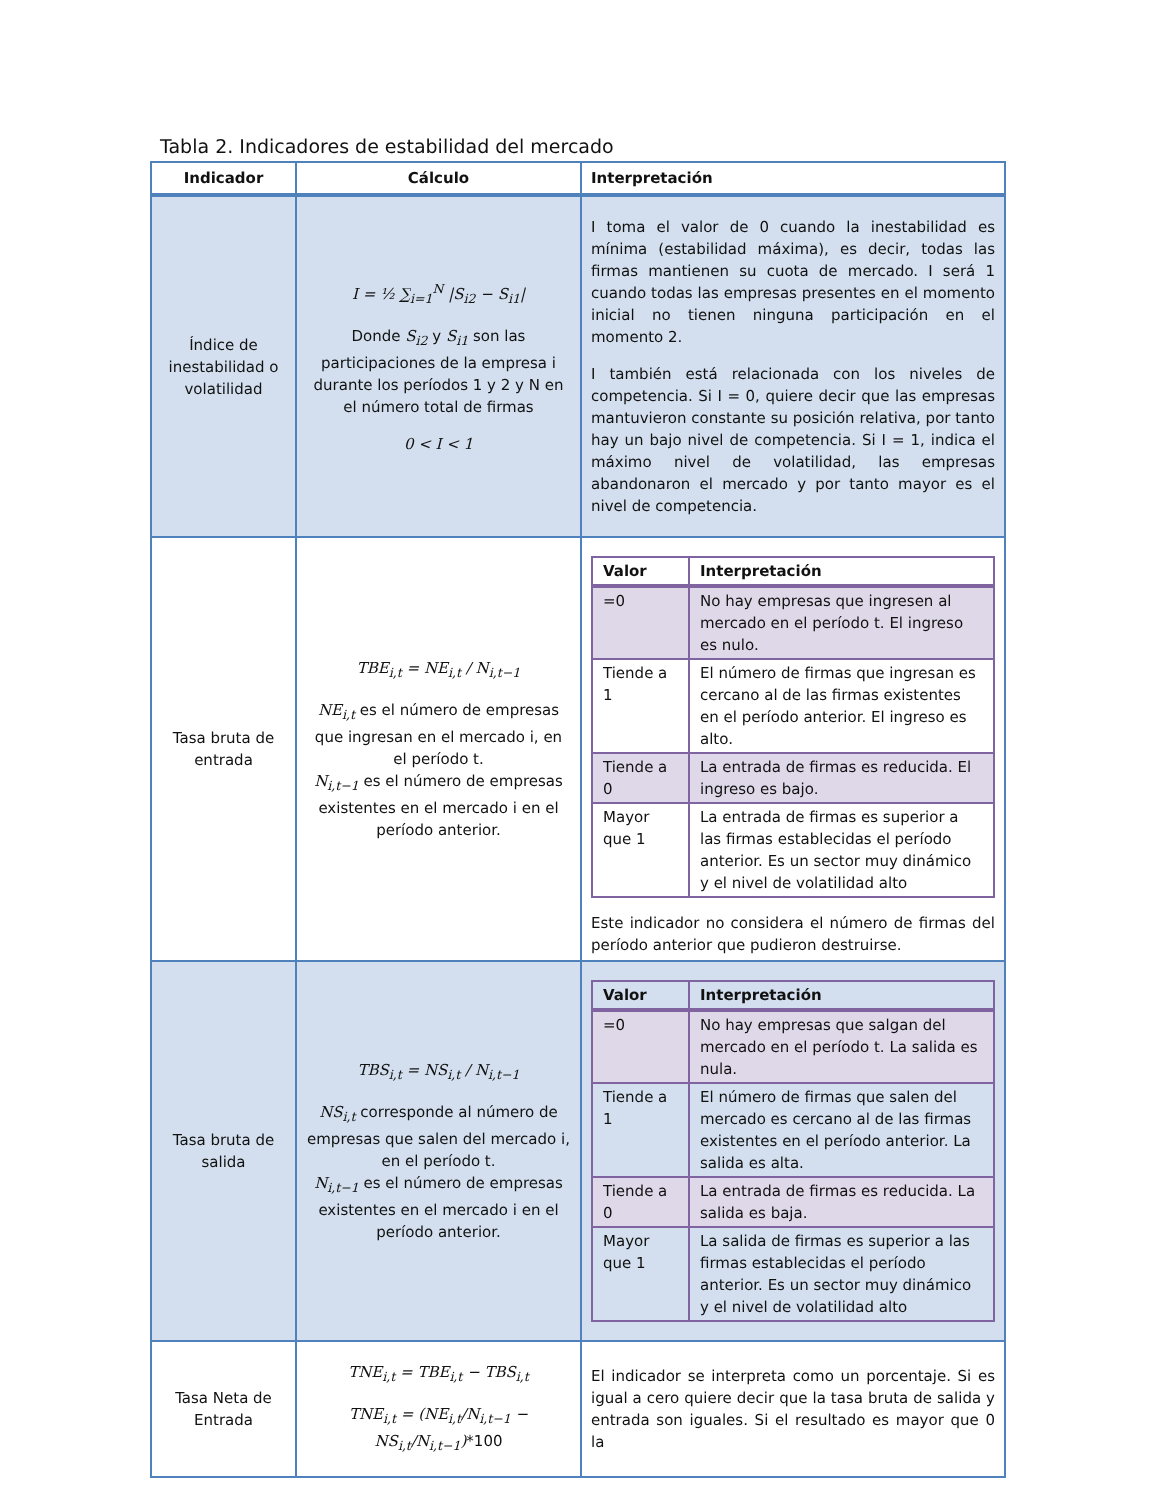Tabla 2. Indicadores de estabilidad del mercado
| Indicador | Cálculo | Interpretación |
| --- | --- | --- |
| Índice de inestabilidad o volatilidad | I = ½ ∑<sub>i=1</sub><sup>N</sup> /S<sub>i2</sub> − S<sub>i1</sub>/ Donde S<sub>i2</sub> y S<sub>i1</sub> son las participaciones de la empresa i durante los períodos 1 y 2 y N en el número total de firmas 0 < I < 1 | I toma el valor de 0 cuando la inestabilidad es mínima (estabilidad máxima), es decir, todas las firmas mantienen su cuota de mercado. I será 1 cuando todas las empresas presentes en el momento inicial no tienen ninguna participación en el momento 2. I también está relacionada con los niveles de competencia. Si I = 0, quiere decir que las empresas mantuvieron constante su posición relativa, por tanto hay un bajo nivel de competencia. Si I = 1, indica el máximo nivel de volatilidad, las empresas abandonaron el mercado y por tanto mayor es el nivel de competencia. |
| Tasa bruta de entrada | TBE<sub>i,t</sub> = NE<sub>i,t</sub> / N<sub>i,t−1</sub> NE<sub>i,t</sub> es el número de empresas que ingresan en el mercado i, en el período t. N<sub>i,t−1</sub> es el número de empresas existentes en el mercado i en el período anterior. | / Valor / Interpretación / / --- / --- / / =0 / No hay empresas que ingresen al mercado en el período t. El ingreso es nulo. / / Tiende a 1 / El número de firmas que ingresan es cercano al de las firmas existentes en el período anterior. El ingreso es alto. / / Tiende a 0 / La entrada de firmas es reducida. El ingreso es bajo. / / Mayor que 1 / La entrada de firmas es superior a las firmas establecidas el período anterior. Es un sector muy dinámico y el nivel de volatilidad alto / Este indicador no considera el número de firmas del período anterior que pudieron destruirse. |
| Tasa bruta de salida | TBS<sub>i,t</sub> = NS<sub>i,t</sub> / N<sub>i,t−1</sub> NS<sub>i,t</sub> corresponde al número de empresas que salen del mercado i, en el período t. N<sub>i,t−1</sub> es el número de empresas existentes en el mercado i en el período anterior. | / Valor / Interpretación / / --- / --- / / =0 / No hay empresas que salgan del mercado en el período t. La salida es nula. / / Tiende a 1 / El número de firmas que salen del mercado es cercano al de las firmas existentes en el período anterior. La salida es alta. / / Tiende a 0 / La entrada de firmas es reducida. La salida es baja. / / Mayor que 1 / La salida de firmas es superior a las firmas establecidas el período anterior. Es un sector muy dinámico y el nivel de volatilidad alto / |
| Tasa Neta de Entrada | TNE<sub>i,t</sub> = TBE<sub>i,t</sub> − TBS<sub>i,t</sub> TNE<sub>i,t</sub> = (NE<sub>i,t</sub>/N<sub>i,t−1</sub> − NS<sub>i,t</sub>/N<sub>i,t−1</sub>) *100 | El indicador se interpreta como un porcentaje. Si es igual a cero quiere decir que la tasa bruta de salida y entrada son iguales. Si el resultado es mayor que 0 la |